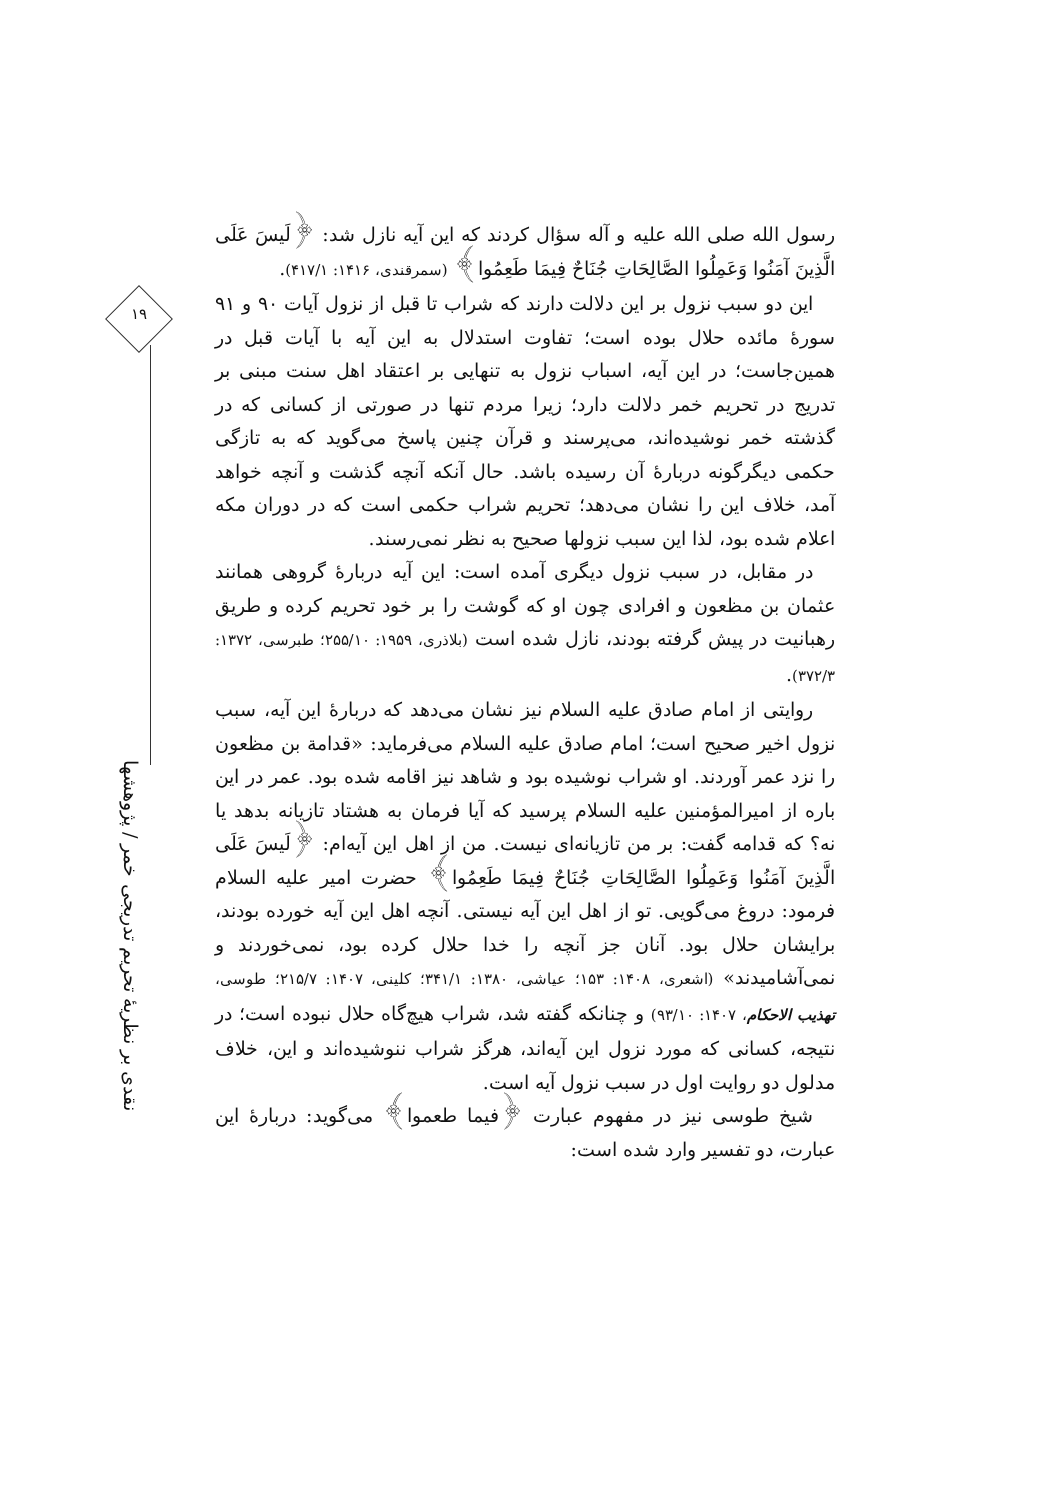۱۹
نقدی بر نظریهٔ تحریم تدریجی خمر / پژوهشها
رسول الله صلی الله علیه و آله سؤال کردند که این آیه نازل شد: ﴿لَيسَ عَلَى الَّذِينَ آمَنُوا وَعَمِلُوا الصَّالِحَاتِ جُنَاحٌ فِيمَا طَعِمُوا﴾ (سمرقندی، ۱۴۱۶: ۴۱۷/۱).
این دو سبب نزول بر این دلالت دارند که شراب تا قبل از نزول آیات ۹۰ و ۹۱ سورهٔ مائده حلال بوده است؛ تفاوت استدلال به این آیه با آیات قبل در همین‌جاست؛ در این آیه، اسباب نزول به تنهایی بر اعتقاد اهل سنت مبنی بر تدریج در تحریم خمر دلالت دارد؛ زیرا مردم تنها در صورتی از کسانی که در گذشته خمر نوشیده‌اند، می‌پرسند و قرآن چنین پاسخ می‌گوید که به تازگی حکمی دیگرگونه دربارهٔ آن رسیده باشد. حال آنکه آنچه گذشت و آنچه خواهد آمد، خلاف این را نشان می‌دهد؛ تحریم شراب حکمی است که در دوران مکه اعلام شده بود، لذا این سبب نزولها صحیح به نظر نمی‌رسند.
در مقابل، در سبب نزول دیگری آمده است: این آیه دربارهٔ گروهی همانند عثمان بن مظعون و افرادی چون او که گوشت را بر خود تحریم کرده و طریق رهبانیت در پیش گرفته بودند، نازل شده است (بلاذری، ۱۹۵۹: ۲۵۵/۱۰؛ طبرسی، ۱۳۷۲: ۳۷۲/۳).
روایتی از امام صادق علیه السلام نیز نشان می‌دهد که دربارهٔ این آیه، سبب نزول اخیر صحیح است؛ امام صادق علیه السلام می‌فرماید: «قدامة بن مظعون را نزد عمر آوردند. او شراب نوشیده بود و شاهد نیز اقامه شده بود. عمر در این باره از امیرالمؤمنین علیه السلام پرسید که آیا فرمان به هشتاد تازیانه بدهد یا نه؟ که قدامه گفت: بر من تازیانه‌ای نیست. من از اهل این آیه‌ام: ﴿لَيسَ عَلَى الَّذِينَ آمَنُوا وَعَمِلُوا الصَّالِحَاتِ جُنَاحٌ فِيمَا طَعِمُوا﴾ حضرت امیر علیه السلام فرمود: دروغ می‌گویی. تو از اهل این آیه نیستی. آنچه اهل این آیه خورده بودند، برایشان حلال بود. آنان جز آنچه را خدا حلال کرده بود، نمی‌خوردند و نمی‌آشامیدند» (اشعری، ۱۴۰۸: ۱۵۳؛ عیاشی، ۱۳۸۰: ۳۴۱/۱؛ کلینی، ۱۴۰۷: ۲۱۵/۷؛ طوسی، تهذیب الاحکام، ۱۴۰۷: ۹۳/۱۰) و چنانکه گفته شد، شراب هیچ‌گاه حلال نبوده است؛ در نتیجه، کسانی که مورد نزول این آیه‌اند، هرگز شراب ننوشیده‌اند و این، خلاف مدلول دو روایت اول در سبب نزول آیه است.
شیخ طوسی نیز در مفهوم عبارت ﴿فیما طعموا﴾ می‌گوید: دربارهٔ این عبارت، دو تفسیر وارد شده است: